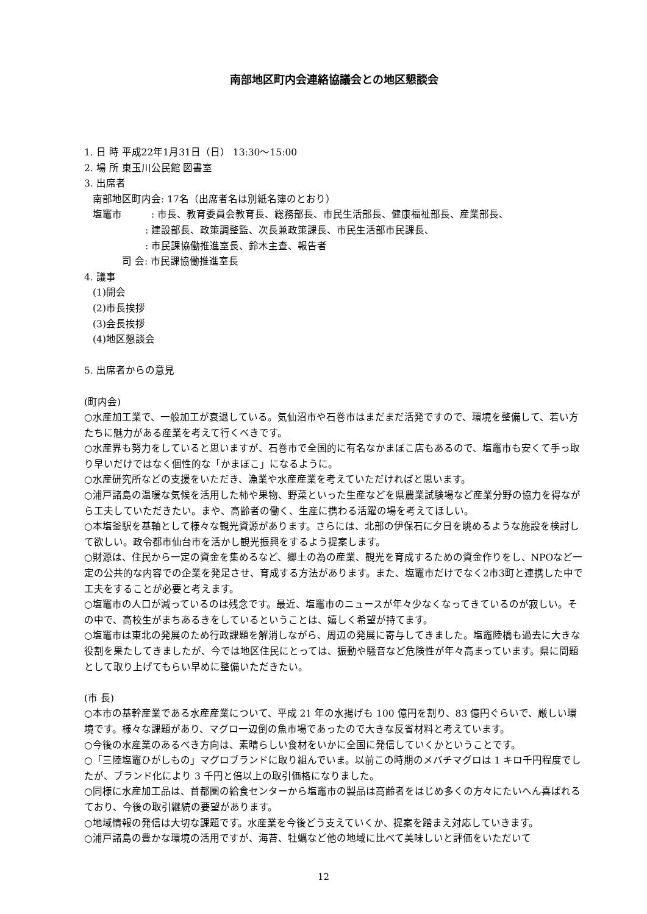南部地区町内会連絡協議会との地区懇談会
1. 日 時 平成22年1月31日（日） 13:30～15:00
2. 場 所 東玉川公民館 図書室
3. 出席者
南部地区町内会: 17名（出席者名は別紙名簿のとおり）
塩竈市　　　: 市長、教育委員会教育長、総務部長、市民生活部長、健康福祉部長、産業部長、
: 建設部長、政策調整監、次長兼政策課長、市民生活部市民課長、
: 市民課協働推進室長、鈴木主査、報告者
司 会: 市民課協働推進室長
4. 議事
(1)開会
(2)市長挨拶
(3)会長挨拶
(4)地区懇談会
5. 出席者からの意見
(町内会)
○水産加工業で、一般加工が衰退している。気仙沼市や石巻市はまだまだ活発ですので、環境を整備して、若い方たちに魅力がある産業を考えて行くべきです。
○水産界も努力をしていると思いますが、石巻市で全国的に有名なかまぼこ店もあるので、塩竈市も安くて手っ取り早いだけではなく個性的な「かまぼこ」になるように。
○水産研究所などの支援をいただき、漁業や水産産業を考えていただければと思います。
○浦戸諸島の温暖な気候を活用した柿や果物、野菜といった生産などを県農業試験場など産業分野の協力を得ながら工夫していただきたい。まや、高齢者の働く、生産に携わる活躍の場を考えてほしい。
○本塩釜駅を基軸として様々な観光資源があります。さらには、北部の伊保石に夕日を眺めるような施設を検討して欲しい。政令都市仙台市を活かし観光振興をするよう提案します。
○財源は、住民から一定の資金を集めるなど、郷土の為の産業、観光を育成するための資金作りをし、NPOなど一定の公共的な内容での企業を発足させ、育成する方法があります。また、塩竈市だけでなく2市3町と連携した中で工夫をすることが必要と考えます。
○塩竈市の人口が減っているのは残念です。最近、塩竈市のニュースが年々少なくなってきているのが寂しい。その中で、高校生がまちあるきをしているということは、嬉しく希望が持てます。
○塩竈市は東北の発展のため行政課題を解消しながら、周辺の発展に寄与してきました。塩竈陸橋も過去に大きな役割を果たしてきましたが、今では地区住民にとっては、振動や騒音など危険性が年々高まっています。県に問題として取り上げてもらい早めに整備いただきたい。
(市 長)
○本市の基幹産業である水産産業について、平成 21 年の水揚げも 100 億円を割り、83 億円ぐらいで、厳しい環境です。様々な課題があり、マグロ一辺倒の魚市場であったので大きな反省材料と考えています。
○今後の水産業のあるべき方向は、素晴らしい食材をいかに全国に発信していくかということです。
○「三陸塩竈ひがしもの」マグロブランドに取り組んでいま。以前この時期のメバチマグロは 1 キロ千円程度でしたが、ブランド化により 3 千円と倍以上の取引価格になりました。
○同様に水産加工品は、首都圏の給食センターから塩竈市の製品は高齢者をはじめ多くの方々にたいへん喜ばれるており、今後の取引継続の要望があります。
○地域情報の発信は大切な課題です。水産業を今後どう支えていくか、提案を踏まえ対応していきます。
○浦戸諸島の豊かな環境の活用ですが、海苔、牡蠣など他の地域に比べて美味しいと評価をいただいて
12